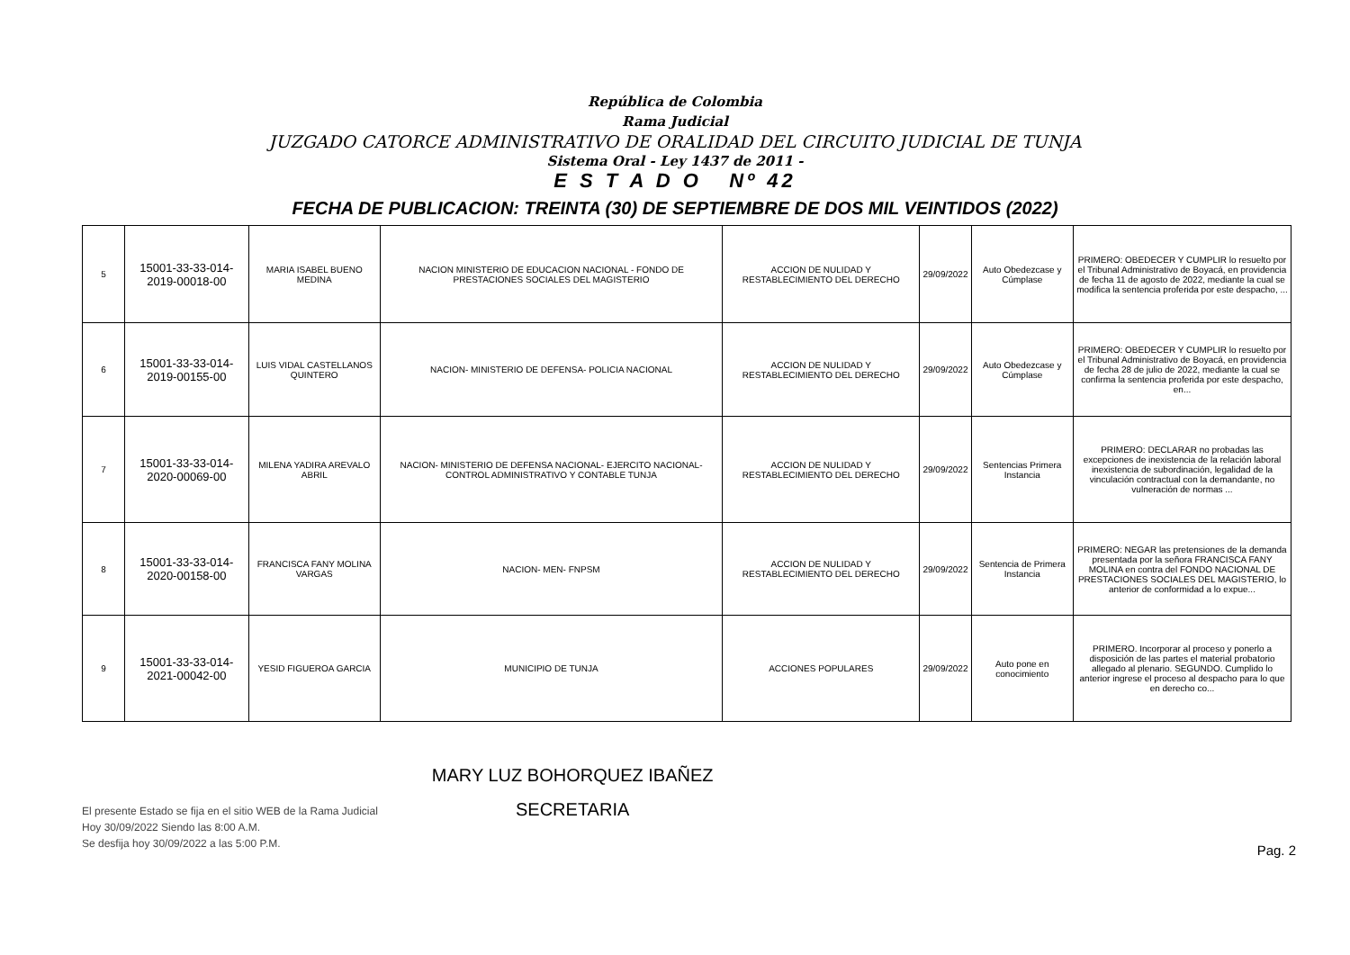República de Colombia
Rama Judicial
JUZGADO CATORCE ADMINISTRATIVO DE ORALIDAD DEL CIRCUITO JUDICIAL DE TUNJA
Sistema Oral - Ley 1437 de 2011 -
E S T A D O Nº 42
FECHA DE PUBLICACION: TREINTA (30) DE SEPTIEMBRE DE DOS MIL VEINTIDOS (2022)
| 5 | 15001-33-33-014-2019-00018-00 | MARIA ISABEL BUENO MEDINA | NACION MINISTERIO DE EDUCACION NACIONAL - FONDO DE PRESTACIONES SOCIALES DEL MAGISTERIO | ACCION DE NULIDAD Y RESTABLECIMIENTO DEL DERECHO | 29/09/2022 | Auto Obedezcase y Cúmplase | PRIMERO: OBEDECER Y CUMPLIR lo resuelto por el Tribunal Administrativo de Boyacá, en providencia de fecha 11 de agosto de 2022, mediante la cual se modifica la sentencia proferida por este despacho, ... |
| 6 | 15001-33-33-014-2019-00155-00 | LUIS VIDAL CASTELLANOS QUINTERO | NACION- MINISTERIO DE DEFENSA- POLICIA NACIONAL | ACCION DE NULIDAD Y RESTABLECIMIENTO DEL DERECHO | 29/09/2022 | Auto Obedezcase y Cúmplase | PRIMERO: OBEDECER Y CUMPLIR lo resuelto por el Tribunal Administrativo de Boyacá, en providencia de fecha 28 de julio de 2022, mediante la cual se confirma la sentencia proferida por este despacho, en... |
| 7 | 15001-33-33-014-2020-00069-00 | MILENA YADIRA AREVALO ABRIL | NACION- MINISTERIO DE DEFENSA NACIONAL- EJERCITO NACIONAL-CONTROL ADMINISTRATIVO Y CONTABLE TUNJA | ACCION DE NULIDAD Y RESTABLECIMIENTO DEL DERECHO | 29/09/2022 | Sentencias Primera Instancia | PRIMERO: DECLARAR no probadas las excepciones de inexistencia de la relación laboral inexistencia de subordinación, legalidad de la vinculación contractual con la demandante, no vulneración de normas ... |
| 8 | 15001-33-33-014-2020-00158-00 | FRANCISCA FANY MOLINA VARGAS | NACION- MEN- FNPSM | ACCION DE NULIDAD Y RESTABLECIMIENTO DEL DERECHO | 29/09/2022 | Sentencia de Primera Instancia | PRIMERO: NEGAR las pretensiones de la demanda presentada por la señora FRANCISCA FANY MOLINA en contra del FONDO NACIONAL DE PRESTACIONES SOCIALES DEL MAGISTERIO, lo anterior de conformidad a lo expue... |
| 9 | 15001-33-33-014-2021-00042-00 | YESID FIGUEROA GARCIA | MUNICIPIO DE TUNJA | ACCIONES POPULARES | 29/09/2022 | Auto pone en conocimiento | PRIMERO. Incorporar al proceso y ponerlo a disposición de las partes el material probatorio allegado al plenario. SEGUNDO. Cumplido lo anterior ingrese el proceso al despacho para lo que en derecho co... |
El presente Estado se fija en el sitio WEB de la Rama Judicial
Hoy 30/09/2022 Siendo las 8:00 A.M.
Se desfija hoy 30/09/2022 a las 5:00 P.M.
MARY LUZ BOHORQUEZ IBAÑEZ
SECRETARIA
Pag. 2